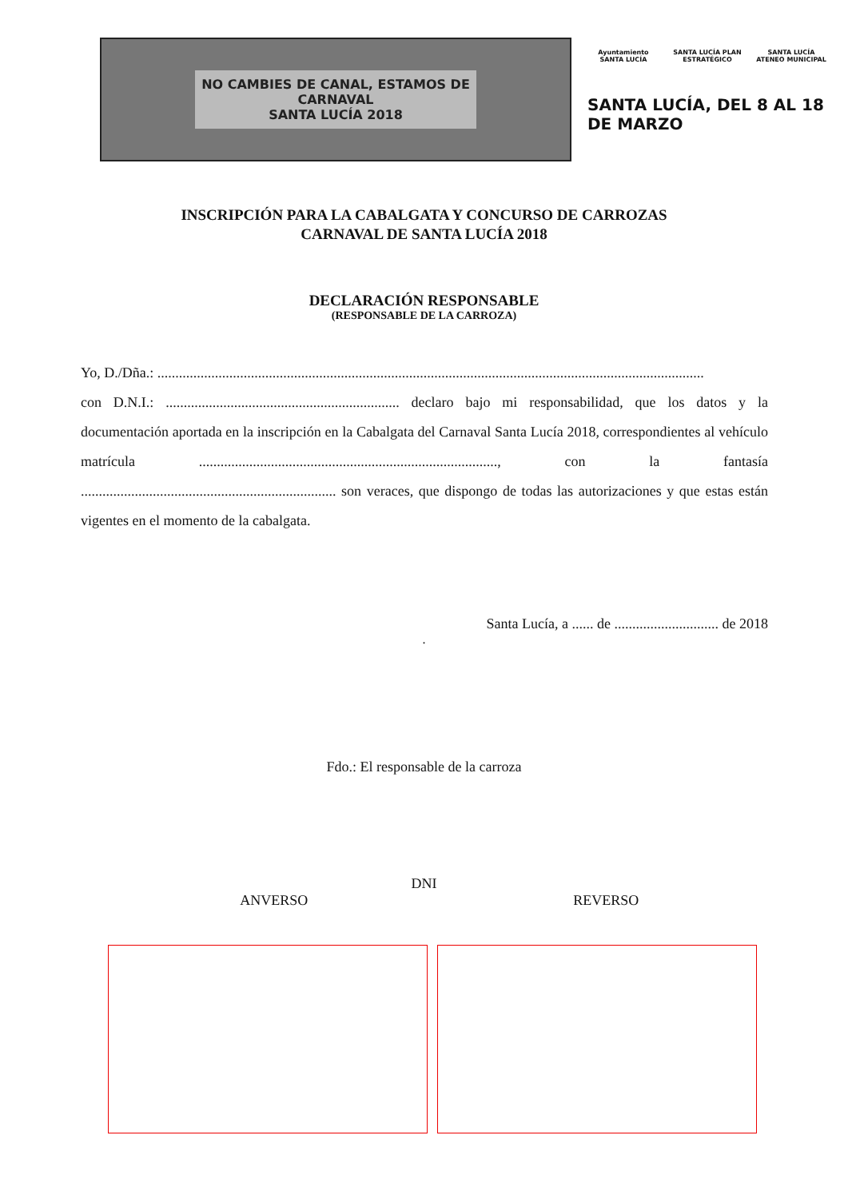NO CAMBIES DE CANAL, ESTAMOS DE
CARNAVAL
SANTA LUCÍA 2018
Ayuntamiento SANTA LUCÍA SANTA LUCÍA PLAN ESTRATÉGICO SANTA LUCÍA ATENEO MUNICIPAL
SANTA LUCÍA, DEL 8 AL 18 DE MARZO
INSCRIPCIÓN PARA LA CABALGATA Y CONCURSO DE CARROZAS
CARNAVAL DE SANTA LUCÍA 2018
DECLARACIÓN RESPONSABLE
(RESPONSABLE DE LA CARROZA)
Yo, D./Dña.: ........................................................................................................................................................
con D.N.I.: ................................................................. declaro bajo mi responsabilidad, que los datos y la documentación aportada en la inscripción en la Cabalgata del Carnaval Santa Lucía 2018, correspondientes al vehículo matrícula ..................................................................................., con la fantasía ....................................................................... son veraces, que dispongo de todas las autorizaciones y que estas están vigentes en el momento de la cabalgata.
Santa Lucía, a ...... de ............................. de 2018
.
Fdo.: El responsable de la carroza
DNI
ANVERSO REVERSO